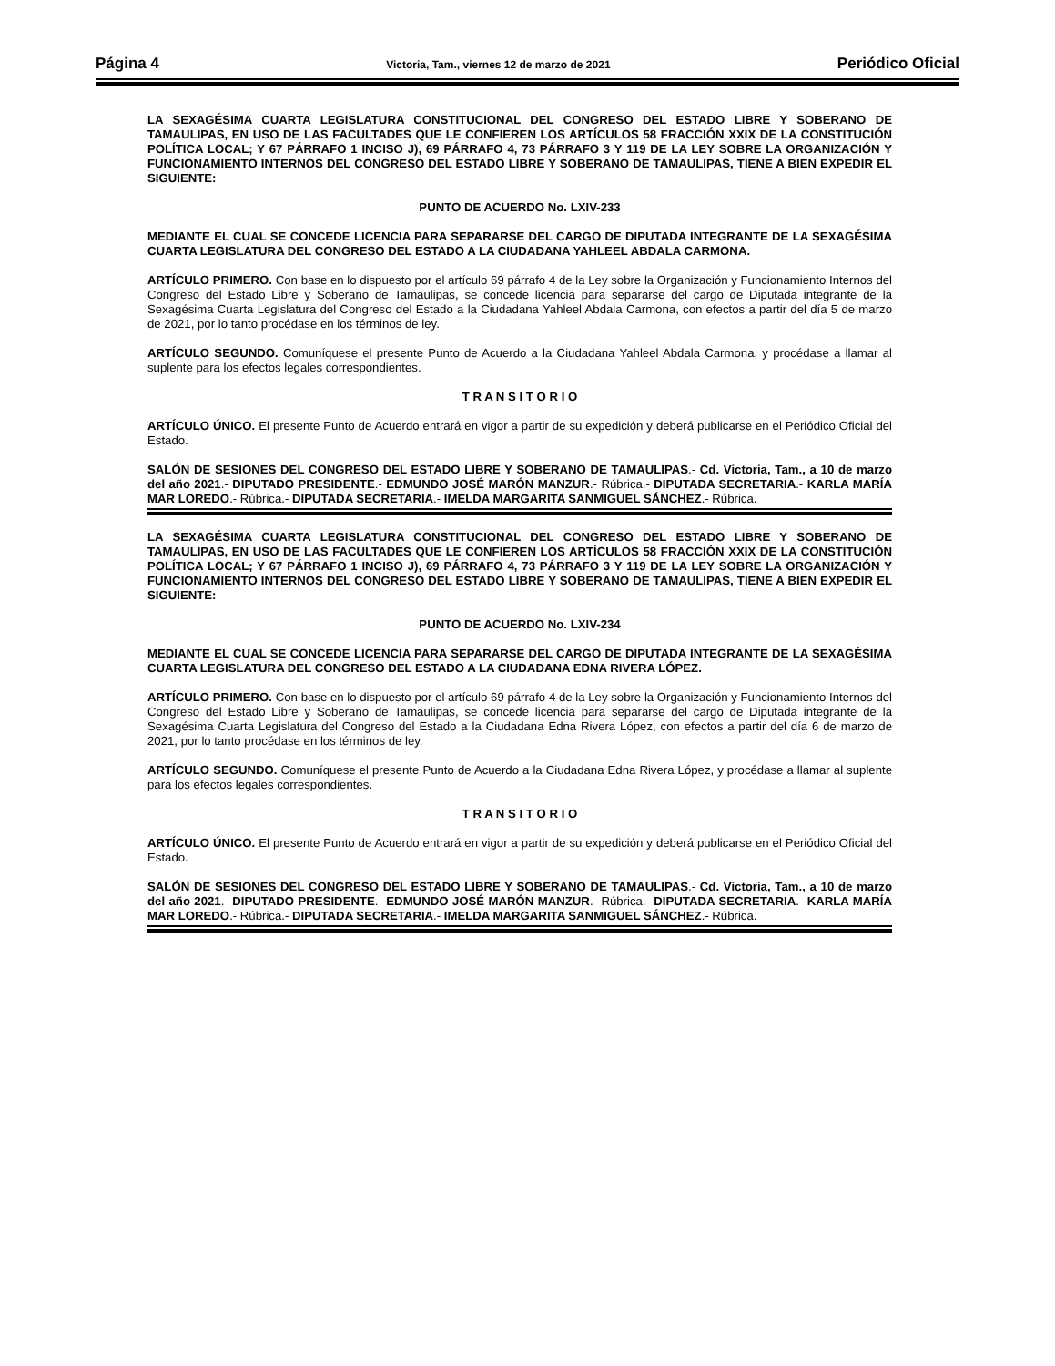Página 4 Victoria, Tam., viernes 12 de marzo de 2021 Periódico Oficial
LA SEXAGÉSIMA CUARTA LEGISLATURA CONSTITUCIONAL DEL CONGRESO DEL ESTADO LIBRE Y SOBERANO DE TAMAULIPAS, EN USO DE LAS FACULTADES QUE LE CONFIEREN LOS ARTÍCULOS 58 FRACCIÓN XXIX DE LA CONSTITUCIÓN POLÍTICA LOCAL; Y 67 PÁRRAFO 1 INCISO J), 69 PÁRRAFO 4, 73 PÁRRAFO 3 Y 119 DE LA LEY SOBRE LA ORGANIZACIÓN Y FUNCIONAMIENTO INTERNOS DEL CONGRESO DEL ESTADO LIBRE Y SOBERANO DE TAMAULIPAS, TIENE A BIEN EXPEDIR EL SIGUIENTE:
PUNTO DE ACUERDO No. LXIV-233
MEDIANTE EL CUAL SE CONCEDE LICENCIA PARA SEPARARSE DEL CARGO DE DIPUTADA INTEGRANTE DE LA SEXAGÉSIMA CUARTA LEGISLATURA DEL CONGRESO DEL ESTADO A LA CIUDADANA YAHLEEL ABDALA CARMONA.
ARTÍCULO PRIMERO. Con base en lo dispuesto por el artículo 69 párrafo 4 de la Ley sobre la Organización y Funcionamiento Internos del Congreso del Estado Libre y Soberano de Tamaulipas, se concede licencia para separarse del cargo de Diputada integrante de la Sexagésima Cuarta Legislatura del Congreso del Estado a la Ciudadana Yahleel Abdala Carmona, con efectos a partir del día 5 de marzo de 2021, por lo tanto procédase en los términos de ley.
ARTÍCULO SEGUNDO. Comuníquese el presente Punto de Acuerdo a la Ciudadana Yahleel Abdala Carmona, y procédase a llamar al suplente para los efectos legales correspondientes.
T R A N S I T O R I O
ARTÍCULO ÚNICO. El presente Punto de Acuerdo entrará en vigor a partir de su expedición y deberá publicarse en el Periódico Oficial del Estado.
SALÓN DE SESIONES DEL CONGRESO DEL ESTADO LIBRE Y SOBERANO DE TAMAULIPAS.- Cd. Victoria, Tam., a 10 de marzo del año 2021.- DIPUTADO PRESIDENTE.- EDMUNDO JOSÉ MARÓN MANZUR.- Rúbrica.- DIPUTADA SECRETARIA.- KARLA MARÍA MAR LOREDO.- Rúbrica.- DIPUTADA SECRETARIA.- IMELDA MARGARITA SANMIGUEL SÁNCHEZ.- Rúbrica.
LA SEXAGÉSIMA CUARTA LEGISLATURA CONSTITUCIONAL DEL CONGRESO DEL ESTADO LIBRE Y SOBERANO DE TAMAULIPAS, EN USO DE LAS FACULTADES QUE LE CONFIEREN LOS ARTÍCULOS 58 FRACCIÓN XXIX DE LA CONSTITUCIÓN POLÍTICA LOCAL; Y 67 PÁRRAFO 1 INCISO J), 69 PÁRRAFO 4, 73 PÁRRAFO 3 Y 119 DE LA LEY SOBRE LA ORGANIZACIÓN Y FUNCIONAMIENTO INTERNOS DEL CONGRESO DEL ESTADO LIBRE Y SOBERANO DE TAMAULIPAS, TIENE A BIEN EXPEDIR EL SIGUIENTE:
PUNTO DE ACUERDO No. LXIV-234
MEDIANTE EL CUAL SE CONCEDE LICENCIA PARA SEPARARSE DEL CARGO DE DIPUTADA INTEGRANTE DE LA SEXAGÉSIMA CUARTA LEGISLATURA DEL CONGRESO DEL ESTADO A LA CIUDADANA EDNA RIVERA LÓPEZ.
ARTÍCULO PRIMERO. Con base en lo dispuesto por el artículo 69 párrafo 4 de la Ley sobre la Organización y Funcionamiento Internos del Congreso del Estado Libre y Soberano de Tamaulipas, se concede licencia para separarse del cargo de Diputada integrante de la Sexagésima Cuarta Legislatura del Congreso del Estado a la Ciudadana Edna Rivera López, con efectos a partir del día 6 de marzo de 2021, por lo tanto procédase en los términos de ley.
ARTÍCULO SEGUNDO. Comuníquese el presente Punto de Acuerdo a la Ciudadana Edna Rivera López, y procédase a llamar al suplente para los efectos legales correspondientes.
T R A N S I T O R I O
ARTÍCULO ÚNICO. El presente Punto de Acuerdo entrará en vigor a partir de su expedición y deberá publicarse en el Periódico Oficial del Estado.
SALÓN DE SESIONES DEL CONGRESO DEL ESTADO LIBRE Y SOBERANO DE TAMAULIPAS.- Cd. Victoria, Tam., a 10 de marzo del año 2021.- DIPUTADO PRESIDENTE.- EDMUNDO JOSÉ MARÓN MANZUR.- Rúbrica.- DIPUTADA SECRETARIA.- KARLA MARÍA MAR LOREDO.- Rúbrica.- DIPUTADA SECRETARIA.- IMELDA MARGARITA SANMIGUEL SÁNCHEZ.- Rúbrica.